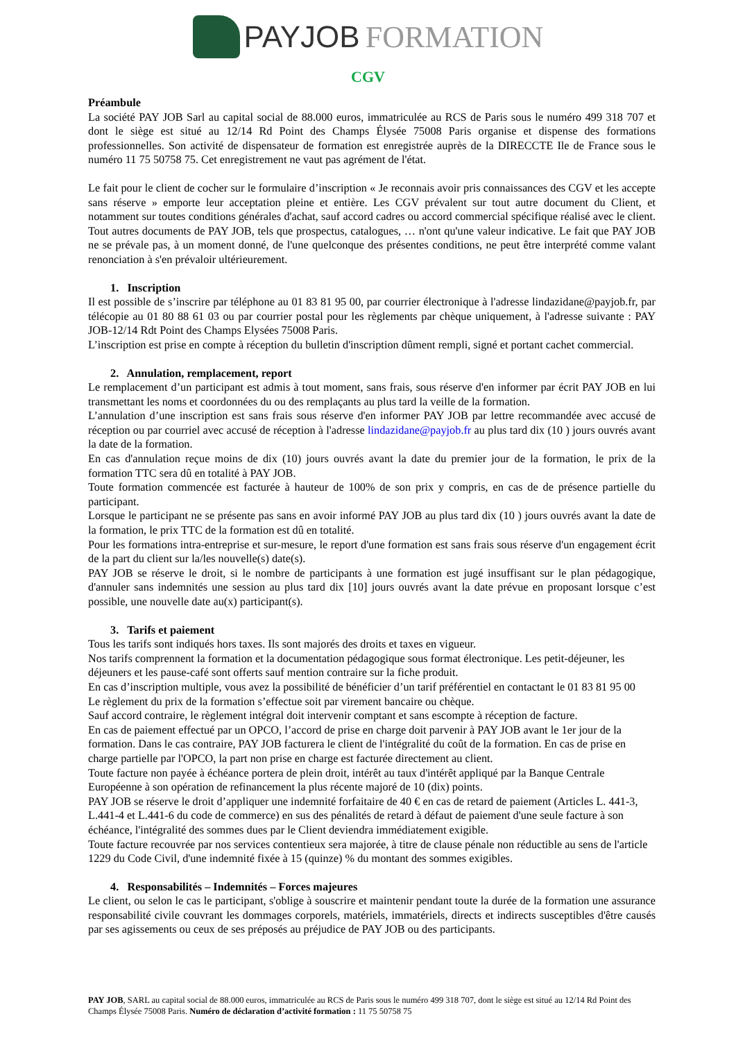PAY JOB FORMATION
CGV
Préambule
La société PAY JOB Sarl au capital social de 88.000 euros, immatriculée au RCS de Paris sous le numéro 499 318 707 et dont le siège est situé au 12/14 Rd Point des Champs Élysée 75008 Paris organise et dispense des formations professionnelles. Son activité de dispensateur de formation est enregistrée auprès de la DIRECCTE Ile de France sous le numéro 11 75 50758 75. Cet enregistrement ne vaut pas agrément de l'état.
Le fait pour le client de cocher sur le formulaire d’inscription « Je reconnais avoir pris connaissances des CGV et les accepte sans réserve » emporte leur acceptation pleine et entière. Les CGV prévalent sur tout autre document du Client, et notamment sur toutes conditions générales d'achat, sauf accord cadres ou accord commercial spécifique réalisé avec le client. Tout autres documents de PAY JOB, tels que prospectus, catalogues, … n'ont qu'une valeur indicative. Le fait que PAY JOB ne se prévale pas, à un moment donné, de l'une quelconque des présentes conditions, ne peut être interprété comme valant renonciation à s'en prévaloir ultérieurement.
1. Inscription
Il est possible de s’inscrire par téléphone au 01 83 81 95 00, par courrier électronique à l'adresse lindazidane@payjob.fr, par télécopie au 01 80 88 61 03 ou par courrier postal pour les règlements par chèque uniquement, à l'adresse suivante : PAY JOB-12/14 Rdt Point des Champs Elysées 75008 Paris.
L’inscription est prise en compte à réception du bulletin d'inscription dûment rempli, signé et portant cachet commercial.
2. Annulation, remplacement, report
Le remplacement d’un participant est admis à tout moment, sans frais, sous réserve d'en informer par écrit PAY JOB en lui transmettant les noms et coordonnées du ou des remplaçants au plus tard la veille de la formation.
L’annulation d’une inscription est sans frais sous réserve d'en informer PAY JOB par lettre recommandée avec accusé de réception ou par courriel avec accusé de réception à l'adresse lindazidane@payjob.fr au plus tard dix (10 ) jours ouvrés avant la date de la formation.
En cas d'annulation reçue moins de dix (10) jours ouvrés avant la date du premier jour de la formation, le prix de la formation TTC sera dû en totalité à PAY JOB.
Toute formation commencée est facturée à hauteur de 100% de son prix y compris, en cas de de présence partielle du participant.
Lorsque le participant ne se présente pas sans en avoir informé PAY JOB au plus tard dix (10 ) jours ouvrés avant la date de la formation, le prix TTC de la formation est dû en totalité.
Pour les formations intra-entreprise et sur-mesure, le report d'une formation est sans frais sous réserve d'un engagement écrit de la part du client sur la/les nouvelle(s) date(s).
PAY JOB se réserve le droit, si le nombre de participants à une formation est jugé insuffisant sur le plan pédagogique, d'annuler sans indemnités une session au plus tard dix [10] jours ouvrés avant la date prévue en proposant lorsque c’est possible, une nouvelle date au(x) participant(s).
3. Tarifs et paiement
Tous les tarifs sont indiqués hors taxes. Ils sont majorés des droits et taxes en vigueur.
Nos tarifs comprennent la formation et la documentation pédagogique sous format électronique. Les petit-déjeuner, les déjeuners et les pause-café sont offerts sauf mention contraire sur la fiche produit.
En cas d’inscription multiple, vous avez la possibilité de bénéficier d’un tarif préférentiel en contactant le 01 83 81 95 00
Le règlement du prix de la formation s’effectue soit par virement bancaire ou chèque.
Sauf accord contraire, le règlement intégral doit intervenir comptant et sans escompte à réception de facture.
En cas de paiement effectué par un OPCO, l’accord de prise en charge doit parvenir à PAY JOB avant le 1er jour de la formation. Dans le cas contraire, PAY JOB facturera le client de l'intégralité du coût de la formation. En cas de prise en charge partielle par l'OPCO, la part non prise en charge est facturée directement au client.
Toute facture non payée à échéance portera de plein droit, intérêt au taux d'intérêt appliqué par la Banque Centrale Européenne à son opération de refinancement la plus récente majoré de 10 (dix) points.
PAY JOB se réserve le droit d’appliquer une indemnité forfaitaire de 40 € en cas de retard de paiement (Articles L. 441-3, L.441-4 et L.441-6 du code de commerce) en sus des pénalités de retard à défaut de paiement d'une seule facture à son échéance, l'intégralité des sommes dues par le Client deviendra immédiatement exigible.
Toute facture recouvrée par nos services contentieux sera majorée, à titre de clause pénale non réductible au sens de l'article 1229 du Code Civil, d'une indemnité fixée à 15 (quinze) % du montant des sommes exigibles.
4. Responsabilités – Indemnités – Forces majeures
Le client, ou selon le cas le participant, s'oblige à souscrire et maintenir pendant toute la durée de la formation une assurance responsabilité civile couvrant les dommages corporels, matériels, immatériels, directs et indirects susceptibles d'être causés par ses agissements ou ceux de ses préposés au préjudice de PAY JOB ou des participants.
PAY JOB, SARL au capital social de 88.000 euros, immatriculée au RCS de Paris sous le numéro 499 318 707, dont le siège est situé au 12/14 Rd Point des Champs Élysée 75008 Paris. Numéro de déclaration d’activité formation : 11 75 50758 75